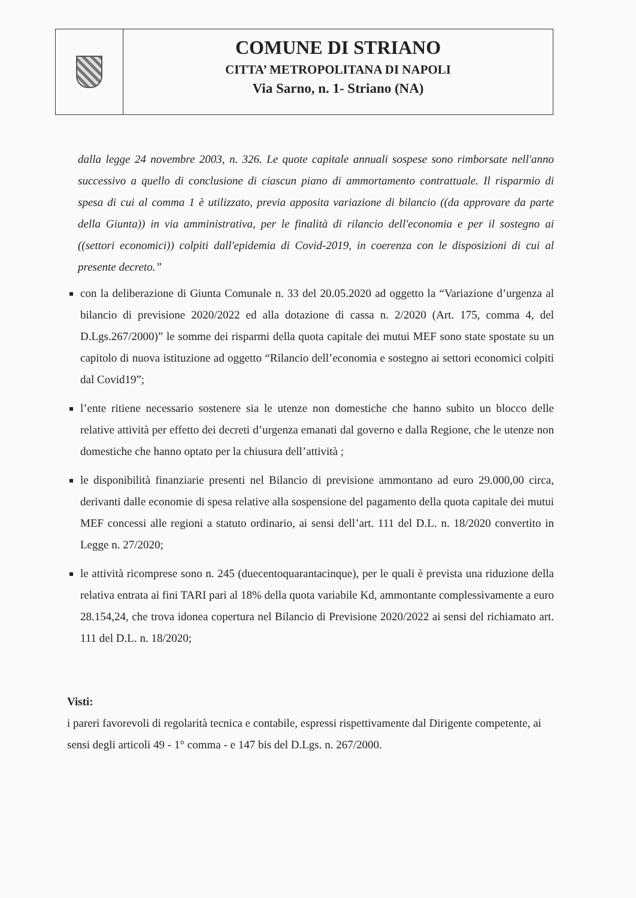COMUNE DI STRIANO
CITTA’ METROPOLITANA DI NAPOLI
Via Sarno, n. 1- Striano (NA)
dalla legge 24 novembre 2003, n. 326. Le quote capitale annuali sospese sono rimborsate nell'anno successivo a quello di conclusione di ciascun piano di ammortamento contrattuale. Il risparmio di spesa di cui al comma 1 è utilizzato, previa apposita variazione di bilancio ((da approvare da parte della Giunta)) in via amministrativa, per le finalità di rilancio dell'economia e per il sostegno ai ((settori economici)) colpiti dall'epidemia di Covid-2019, in coerenza con le disposizioni di cui al presente decreto.”
con la deliberazione di Giunta Comunale n. 33 del 20.05.2020 ad oggetto la “Variazione d’urgenza al bilancio di previsione 2020/2022 ed alla dotazione di cassa n. 2/2020 (Art. 175, comma 4, del D.Lgs.267/2000)” le somme dei risparmi della quota capitale dei mutui MEF sono state spostate su un capitolo di nuova istituzione ad oggetto “Rilancio dell’economia e sostegno ai settori economici colpiti dal Covid19”;
l’ente ritiene necessario sostenere sia le utenze non domestiche che hanno subito un blocco delle relative attività per effetto dei decreti d’urgenza emanati dal governo e dalla Regione, che le utenze non domestiche che hanno optato per la chiusura dell’attività ;
le disponibilità finanziarie presenti nel Bilancio di previsione ammontano ad euro 29.000,00 circa, derivanti dalle economie di spesa relative alla sospensione del pagamento della quota capitale dei mutui MEF concessi alle regioni a statuto ordinario, ai sensi dell’art. 111 del D.L. n. 18/2020 convertito in Legge n. 27/2020;
le attività ricomprese sono n. 245 (duecentoquarantacinque), per le quali è prevista una riduzione della relativa entrata ai fini TARI pari al 18% della quota variabile Kd, ammontante complessivamente a euro 28.154,24, che trova idonea copertura nel Bilancio di Previsione 2020/2022 ai sensi del richiamato art. 111 del D.L. n. 18/2020;
Visti:
i pareri favorevoli di regolarità tecnica e contabile, espressi rispettivamente dal Dirigente competente, ai sensi degli articoli 49 - 1° comma - e 147 bis del D.Lgs. n. 267/2000.